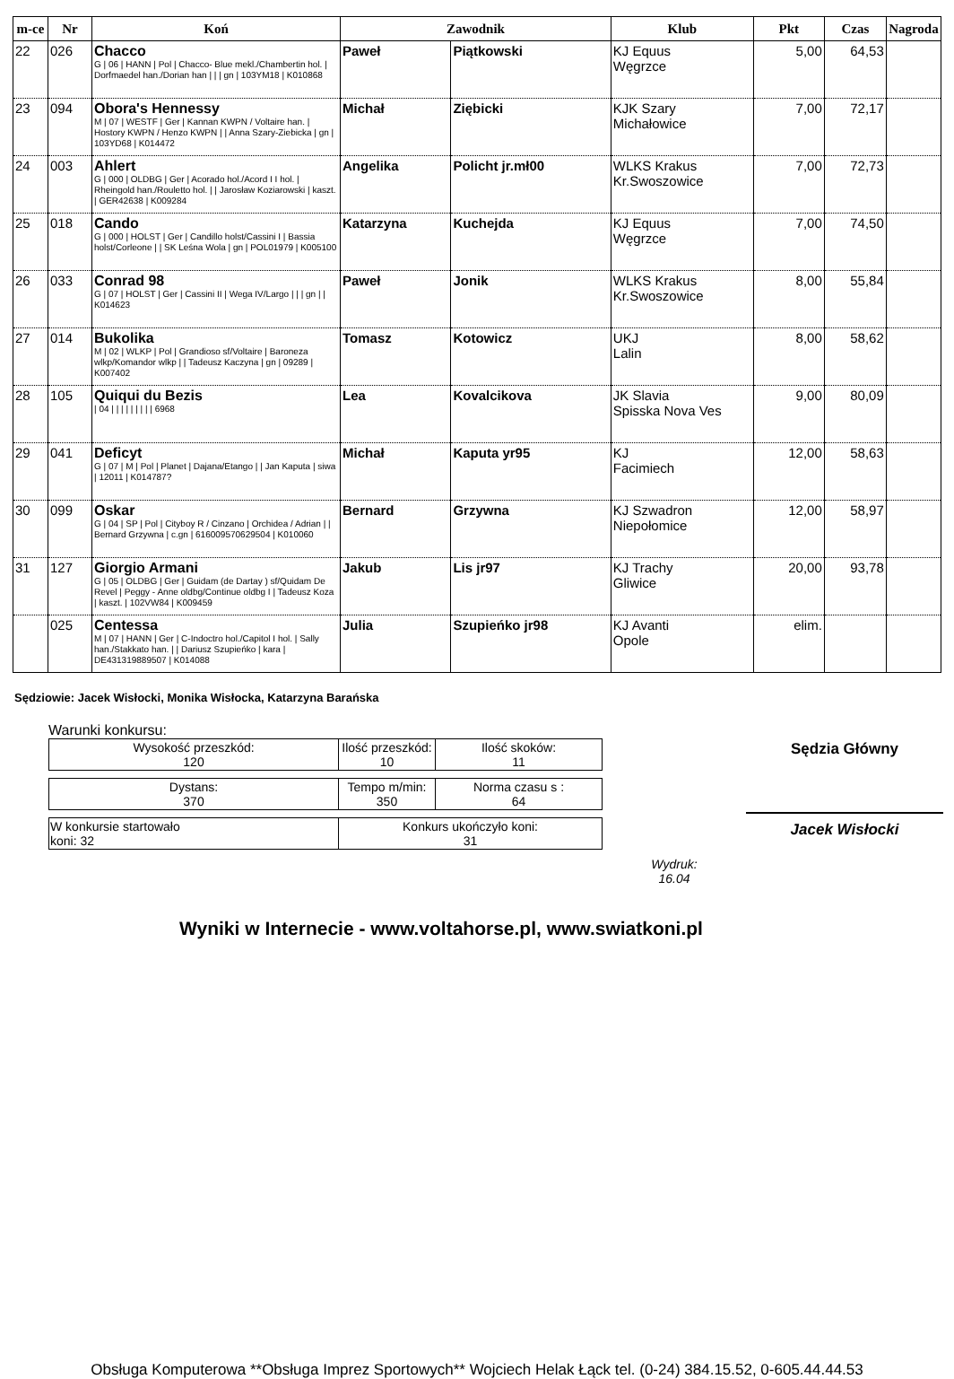| m-ce | Nr | Koń | Zawodnik | | Klub | Pkt | Czas | Nagroda |
| --- | --- | --- | --- | --- | --- | --- | --- | --- |
| 22 | 026 | Chacco G / 06 / HANN / Pol / Chacco- Blue mekl./Chambertin hol. / Dorfmaedel han./Dorian han / / / gn / 103YM18 / K010868 | Paweł | Piątkowski | KJ Equus Węgrzce | 5,00 | 64,53 | |
| 23 | 094 | Obora's Hennessy M / 07 / WESTF / Ger / Kannan KWPN / Voltaire han. / Hostory KWPN / Henzo KWPN / / Anna Szary-Ziebicka / gn / 103YD68 / K014472 | Michał | Ziębicki | KJK Szary Michałowice | 7,00 | 72,17 | |
| 24 | 003 | Ahlert G / 000 / OLDBG / Ger / Acorado hol./Acord I I hol. / Rheingold han./Rouletto hol. / / Jarosław Koziarowski / kaszt. / GER42638 / K009284 | Angelika | Policht jr.mł00 | WLKS Krakus Kr.Swoszowice | 7,00 | 72,73 | |
| 25 | 018 | Cando G / 000 / HOLST / Ger / Candillo holst/Cassini I / Bassia holst/Corleone / / SK Leśna Wola / gn / POL01979 / K005100 | Katarzyna | Kuchejda | KJ Equus Węgrzce | 7,00 | 74,50 | |
| 26 | 033 | Conrad 98 G / 07 / HOLST / Ger / Cassini II / Wega IV/Largo / / / gn / / K014623 | Paweł | Jonik | WLKS Krakus Kr.Swoszowice | 8,00 | 55,84 | |
| 27 | 014 | Bukolika M / 02 / WLKP / Pol / Grandioso sf/Voltaire / Baroneza wlkp/Komandor wlkp / / Tadeusz Kaczyna / gn / 09289 / K007402 | Tomasz | Kotowicz | UKJ Lalin | 8,00 | 58,62 | |
| 28 | 105 | Quiqui du Bezis / 04 / / / / / / / / / 6968 | Lea | Kovalcikova | JK Slavia Spisska Nova Ves | 9,00 | 80,09 | |
| 29 | 041 | Deficyt G / 07 / M / Pol / Planet / Dajana/Etango / / Jan Kaputa / siwa / 12011 / K014787? | Michał | Kaputa yr95 | KJ Facimiech | 12,00 | 58,63 | |
| 30 | 099 | Oskar G / 04 / SP / Pol / Cityboy R / Cinzano / Orchidea / Adrian / / Bernard Grzywna / c.gn / 616009570629504 / K010060 | Bernard | Grzywna | KJ Szwadron Niepołomice | 12,00 | 58,97 | |
| 31 | 127 | Giorgio Armani G / 05 / OLDBG / Ger / Guidam (de Dartay ) sf/Quidam De Revel / Peggy - Anne oldbg/Continue oldbg I / Tadeusz Koza / kaszt. / 102VW84 / K009459 | Jakub | Lis jr97 | KJ Trachy Gliwice | 20,00 | 93,78 | |
| | 025 | Centessa M / 07 / HANN / Ger / C-Indoctro hol./Capitol I hol. / Sally han./Stakkato han. / / Dariusz Szupieńko / kara / DE431319889507 / K014088 | Julia | Szupieńko jr98 | KJ Avanti Opole | elim. | | |
Sędziowie: Jacek Wisłocki, Monika Wisłocka, Katarzyna Barańska
Warunki konkursu:
| Wysokość przeszkód: 120 | Ilość przeszkód: 10 | Ilość skoków: 11 |
| Dystans: 370 | Tempo m/min: 350 | Norma czasu s : 64 |
| W konkursie startowało koni: 32 | Konkurs ukończyło koni: 31 |
Wydruk:
16.04
Sędzia Główny
Jacek Wisłocki
Wyniki w Internecie - www.voltahorse.pl, www.swiatkoni.pl
Obsługa Komputerowa **Obsługa Imprez Sportowych** Wojciech Helak Łąck tel. (0-24) 384.15.52, 0-605.44.44.53